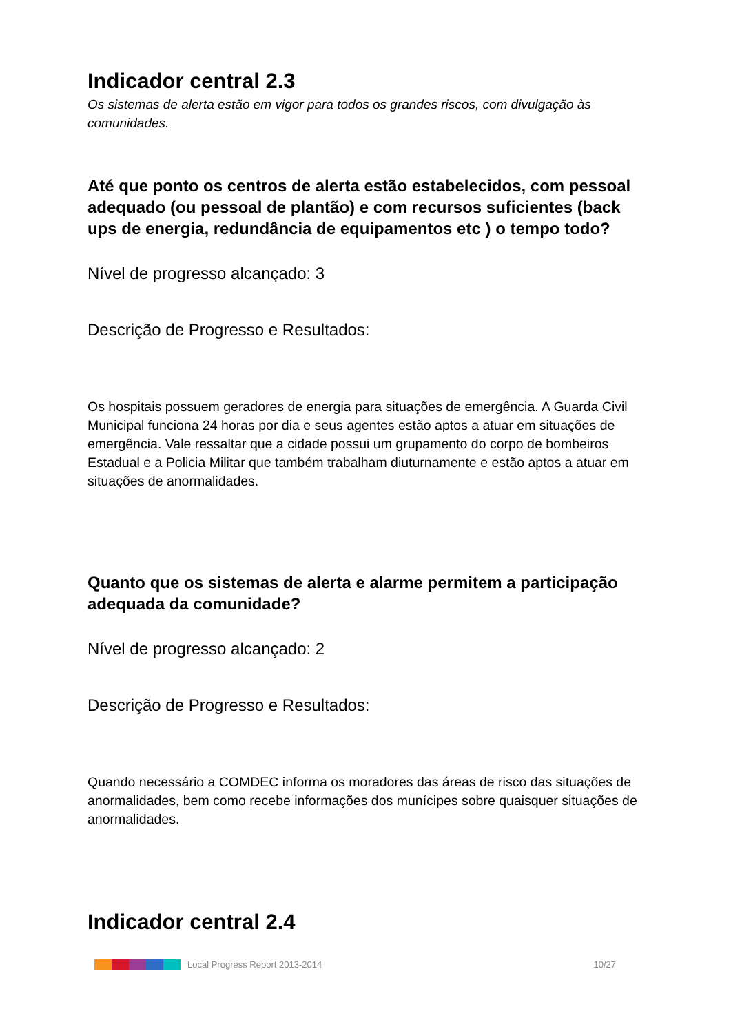Indicador central 2.3
Os sistemas de alerta estão em vigor para todos os grandes riscos, com divulgação às comunidades.
Até que ponto os centros de alerta estão estabelecidos, com pessoal adequado (ou pessoal de plantão) e com recursos suficientes (back ups de energia, redundância de equipamentos etc ) o tempo todo?
Nível de progresso alcançado: 3
Descrição de Progresso e Resultados:
Os hospitais possuem geradores de energia para situações de emergência. A Guarda Civil Municipal funciona 24 horas por dia e seus agentes estão aptos a atuar em situações de emergência. Vale ressaltar que a cidade possui um grupamento do corpo de bombeiros Estadual e a Policia Militar que também trabalham diuturnamente e estão aptos a atuar em situações de anormalidades.
Quanto que os sistemas de alerta e alarme permitem a participação adequada da comunidade?
Nível de progresso alcançado: 2
Descrição de Progresso e Resultados:
Quando necessário a COMDEC informa os moradores das áreas de risco das situações de anormalidades, bem como recebe informações dos munícipes sobre quaisquer situações de anormalidades.
Indicador central 2.4
Local Progress Report 2013-2014 10/27